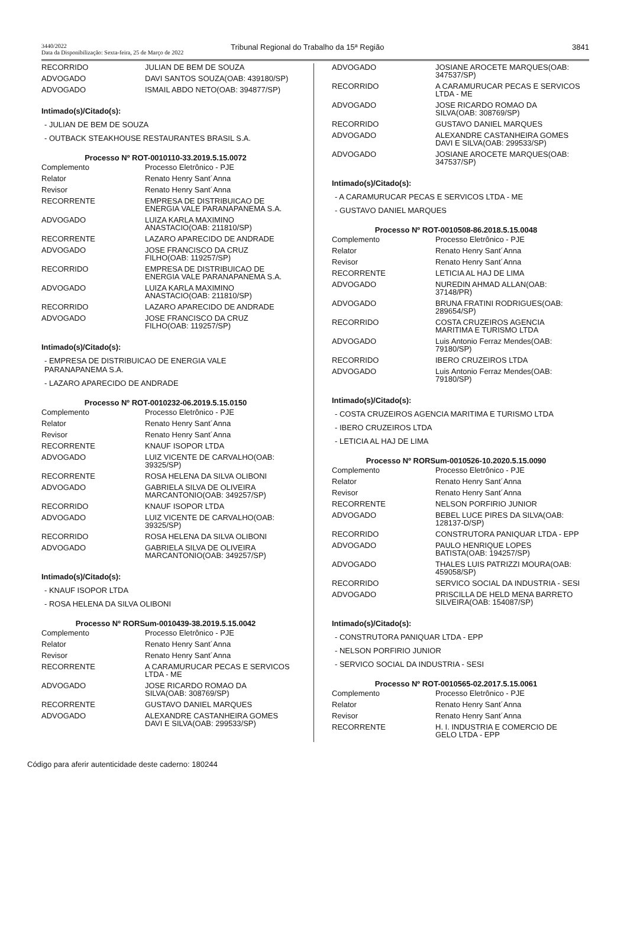3440/2022
Data da Disponibilização: Sexta-feira, 25 de Março de 2022
Tribunal Regional do Trabalho da 15ª Região
3841
| RECORRIDO | JULIAN DE BEM DE SOUZA |
| ADVOGADO | DAVI SANTOS SOUZA(OAB: 439180/SP) |
| ADVOGADO | ISMAIL ABDO NETO(OAB: 394877/SP) |
Intimado(s)/Citado(s):
- JULIAN DE BEM DE SOUZA
- OUTBACK STEAKHOUSE RESTAURANTES BRASIL S.A.
Processo Nº ROT-0010110-33.2019.5.15.0072
| Complemento | Processo Eletrônico - PJE |
| Relator | Renato Henry Sant´Anna |
| Revisor | Renato Henry Sant´Anna |
| RECORRENTE | EMPRESA DE DISTRIBUICAO DE ENERGIA VALE PARANAPANEMA S.A. |
| ADVOGADO | LUIZA KARLA MAXIMINO ANASTACIO(OAB: 211810/SP) |
| RECORRENTE | LAZARO APARECIDO DE ANDRADE |
| ADVOGADO | JOSE FRANCISCO DA CRUZ FILHO(OAB: 119257/SP) |
| RECORRIDO | EMPRESA DE DISTRIBUICAO DE ENERGIA VALE PARANAPANEMA S.A. |
| ADVOGADO | LUIZA KARLA MAXIMINO ANASTACIO(OAB: 211810/SP) |
| RECORRIDO | LAZARO APARECIDO DE ANDRADE |
| ADVOGADO | JOSE FRANCISCO DA CRUZ FILHO(OAB: 119257/SP) |
Intimado(s)/Citado(s):
- EMPRESA DE DISTRIBUICAO DE ENERGIA VALE PARANAPANEMA S.A.
- LAZARO APARECIDO DE ANDRADE
Processo Nº ROT-0010232-06.2019.5.15.0150
| Complemento | Processo Eletrônico - PJE |
| Relator | Renato Henry Sant´Anna |
| Revisor | Renato Henry Sant´Anna |
| RECORRENTE | KNAUF ISOPOR LTDA |
| ADVOGADO | LUIZ VICENTE DE CARVALHO(OAB: 39325/SP) |
| RECORRENTE | ROSA HELENA DA SILVA OLIBONI |
| ADVOGADO | GABRIELA SILVA DE OLIVEIRA MARCANTONIO(OAB: 349257/SP) |
| RECORRIDO | KNAUF ISOPOR LTDA |
| ADVOGADO | LUIZ VICENTE DE CARVALHO(OAB: 39325/SP) |
| RECORRIDO | ROSA HELENA DA SILVA OLIBONI |
| ADVOGADO | GABRIELA SILVA DE OLIVEIRA MARCANTONIO(OAB: 349257/SP) |
Intimado(s)/Citado(s):
- KNAUF ISOPOR LTDA
- ROSA HELENA DA SILVA OLIBONI
Processo Nº RORSum-0010439-38.2019.5.15.0042
| Complemento | Processo Eletrônico - PJE |
| Relator | Renato Henry Sant´Anna |
| Revisor | Renato Henry Sant´Anna |
| RECORRENTE | A CARAMURUCAR PECAS E SERVICOS LTDA - ME |
| ADVOGADO | JOSE RICARDO ROMAO DA SILVA(OAB: 308769/SP) |
| RECORRENTE | GUSTAVO DANIEL MARQUES |
| ADVOGADO | ALEXANDRE CASTANHEIRA GOMES DAVI E SILVA(OAB: 299533/SP) |
| ADVOGADO | JOSIANE AROCETE MARQUES(OAB: 347537/SP) |
| RECORRIDO | A CARAMURUCAR PECAS E SERVICOS LTDA - ME |
| ADVOGADO | JOSE RICARDO ROMAO DA SILVA(OAB: 308769/SP) |
| RECORRIDO | GUSTAVO DANIEL MARQUES |
| ADVOGADO | ALEXANDRE CASTANHEIRA GOMES DAVI E SILVA(OAB: 299533/SP) |
| ADVOGADO | JOSIANE AROCETE MARQUES(OAB: 347537/SP) |
Intimado(s)/Citado(s):
- A CARAMURUCAR PECAS E SERVICOS LTDA - ME
- GUSTAVO DANIEL MARQUES
Processo Nº ROT-0010508-86.2018.5.15.0048
| Complemento | Processo Eletrônico - PJE |
| Relator | Renato Henry Sant´Anna |
| Revisor | Renato Henry Sant´Anna |
| RECORRENTE | LETICIA AL HAJ DE LIMA |
| ADVOGADO | NUREDIN AHMAD ALLAN(OAB: 37148/PR) |
| ADVOGADO | BRUNA FRATINI RODRIGUES(OAB: 289654/SP) |
| RECORRIDO | COSTA CRUZEIROS AGENCIA MARITIMA E TURISMO LTDA |
| ADVOGADO | Luis Antonio Ferraz Mendes(OAB: 79180/SP) |
| RECORRIDO | IBERO CRUZEIROS LTDA |
| ADVOGADO | Luis Antonio Ferraz Mendes(OAB: 79180/SP) |
Intimado(s)/Citado(s):
- COSTA CRUZEIROS AGENCIA MARITIMA E TURISMO LTDA
- IBERO CRUZEIROS LTDA
- LETICIA AL HAJ DE LIMA
Processo Nº RORSum-0010526-10.2020.5.15.0090
| Complemento | Processo Eletrônico - PJE |
| Relator | Renato Henry Sant´Anna |
| Revisor | Renato Henry Sant´Anna |
| RECORRENTE | NELSON PORFIRIO JUNIOR |
| ADVOGADO | BEBEL LUCE PIRES DA SILVA(OAB: 128137-D/SP) |
| RECORRIDO | CONSTRUTORA PANIQUAR LTDA - EPP |
| ADVOGADO | PAULO HENRIQUE LOPES BATISTA(OAB: 194257/SP) |
| ADVOGADO | THALES LUIS PATRIZZI MOURA(OAB: 459058/SP) |
| RECORRIDO | SERVICO SOCIAL DA INDUSTRIA - SESI |
| ADVOGADO | PRISCILLA DE HELD MENA BARRETO SILVEIRA(OAB: 154087/SP) |
Intimado(s)/Citado(s):
- CONSTRUTORA PANIQUAR LTDA - EPP
- NELSON PORFIRIO JUNIOR
- SERVICO SOCIAL DA INDUSTRIA - SESI
Processo Nº ROT-0010565-02.2017.5.15.0061
| Complemento | Processo Eletrônico - PJE |
| Relator | Renato Henry Sant´Anna |
| Revisor | Renato Henry Sant´Anna |
| RECORRENTE | H. I. INDUSTRIA E COMERCIO DE GELO LTDA - EPP |
Código para aferir autenticidade deste caderno: 180244